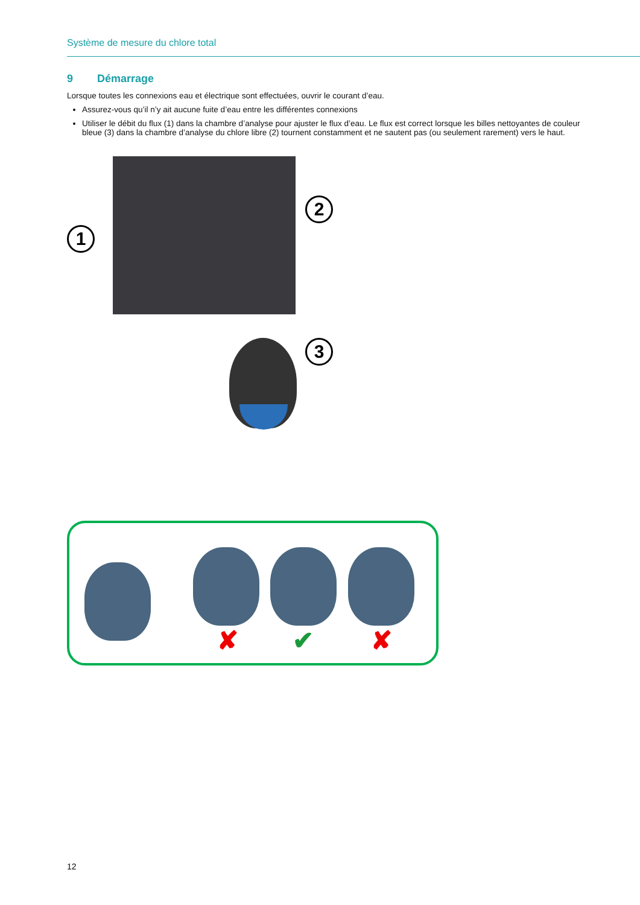Système de mesure du chlore total
9 Démarrage
Lorsque toutes les connexions eau et électrique sont effectuées, ouvrir le courant d’eau.
Assurez-vous qu’il n’y ait aucune fuite d’eau entre les différentes connexions
Utiliser le débit du flux (1) dans la chambre d’analyse pour ajuster le flux d’eau. Le flux est correct lorsque les billes nettoyantes de couleur bleue (3) dans la chambre d’analyse du chlore libre (2) tournent constamment et ne sautent pas (ou seulement rarement) vers le haut.
1
2
3
✘ ✔ ✘
12